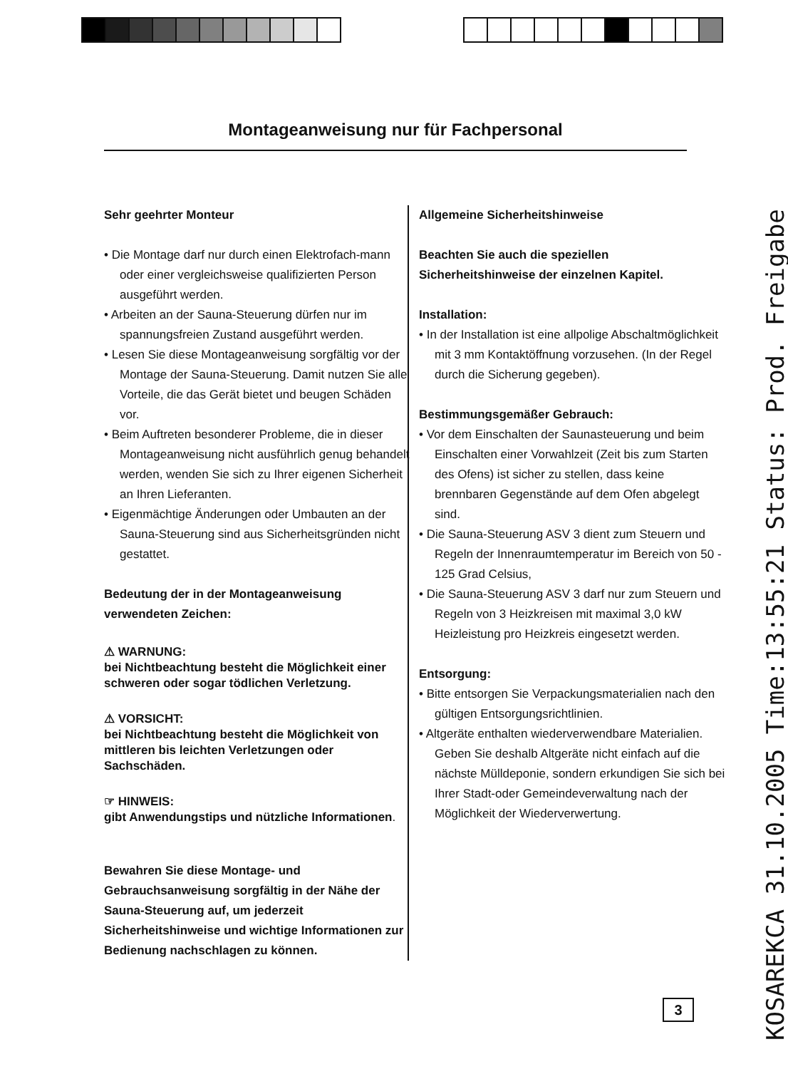Montageanweisung nur für Fachpersonal
Sehr geehrter Monteur
• Die Montage darf nur durch einen Elektrofach-mann oder einer vergleichsweise qualifizierten Person ausgeführt werden.
• Arbeiten an der Sauna-Steuerung dürfen nur im spannungsfreien Zustand ausgeführt werden.
• Lesen Sie diese Montageanweisung sorgfältig vor der Montage der Sauna-Steuerung. Damit nutzen Sie alle Vorteile, die das Gerät bietet und beugen Schäden vor.
• Beim Auftreten besonderer Probleme, die in dieser Montageanweisung nicht ausführlich genug behandelt werden, wenden Sie sich zu Ihrer eigenen Sicherheit an Ihren Lieferanten.
• Eigenmächtige Änderungen oder Umbauten an der Sauna-Steuerung sind aus Sicherheitsgründen nicht gestattet.
Bedeutung der in der Montageanweisung verwendeten Zeichen:
⚠ WARNUNG:
bei Nichtbeachtung besteht die Möglichkeit einer schweren oder sogar tödlichen Verletzung.
⚠ VORSICHT:
bei Nichtbeachtung besteht die Möglichkeit von mittleren bis leichten Verletzungen oder Sachschäden.
☞ HINWEIS:
gibt Anwendungstips und nützliche Informationen.
Bewahren Sie diese Montage- und Gebrauchsanweisung sorgfältig in der Nähe der Sauna-Steuerung auf, um jederzeit Sicherheitshinweise und wichtige Informationen zur Bedienung nachschlagen zu können.
Allgemeine Sicherheitshinweise
Beachten Sie auch die speziellen Sicherheitshinweise der einzelnen Kapitel.
Installation:
• In der Installation ist eine allpolige Abschaltmöglichkeit mit 3 mm Kontaktöffnung vorzusehen. (In der Regel durch die Sicherung gegeben).
Bestimmungsgemäßer Gebrauch:
• Vor dem Einschalten der Saunasteuerung und beim Einschalten einer Vorwahlzeit (Zeit bis zum Starten des Ofens) ist sicher zu stellen, dass keine brennbaren Gegenstände auf dem Ofen abgelegt sind.
• Die Sauna-Steuerung ASV 3 dient zum Steuern und Regeln der Innenraumtemperatur im Bereich von 50 - 125 Grad Celsius,
• Die Sauna-Steuerung ASV 3 darf nur zum Steuern und Regeln von 3 Heizkreisen mit maximal 3,0 kW Heizleistung pro Heizkreis eingesetzt werden.
Entsorgung:
• Bitte entsorgen Sie Verpackungsmaterialien nach den gültigen Entsorgungsrichtlinien.
• Altgeräte enthalten wiederverwendbare Materialien. Geben Sie deshalb Altgeräte nicht einfach auf die nächste Mülldeponie, sondern erkundigen Sie sich bei Ihrer Stadt-oder Gemeindeverwaltung nach der Möglichkeit der Wiederverwertung.
3
KOSAREKCA 31.10.2005 Time:13:55:21 Status: Prod. Freigabe